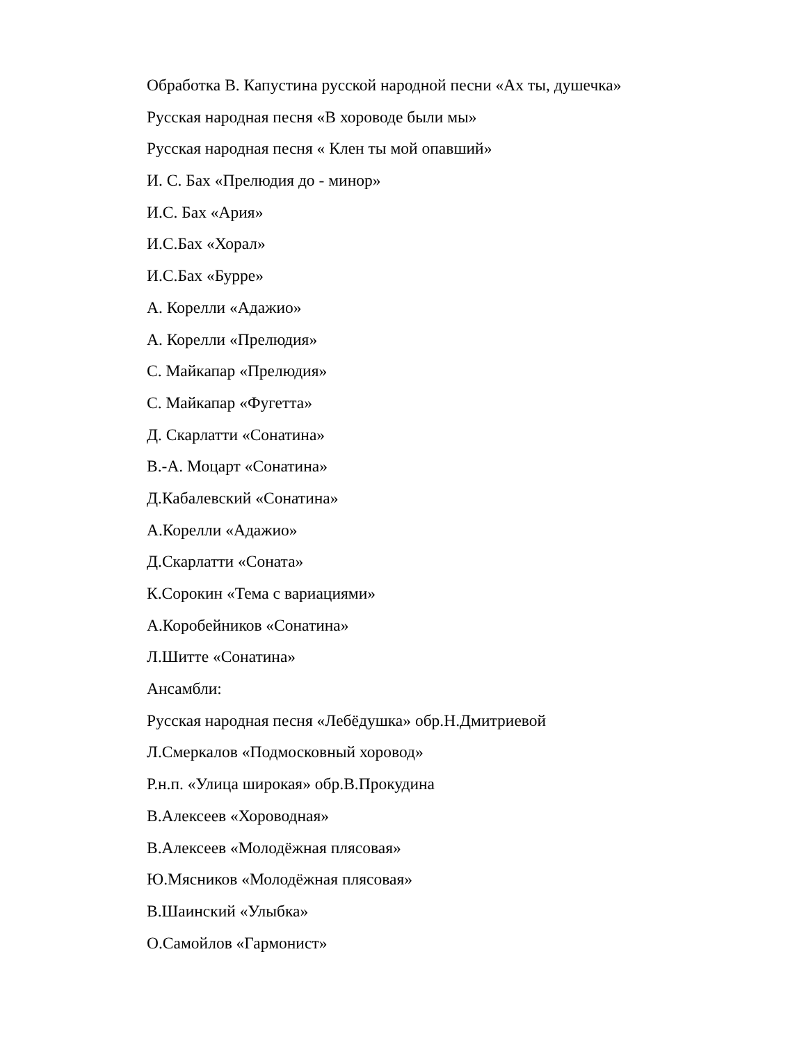Обработка В. Капустина русской народной песни «Ах ты, душечка»
Русская народная песня «В хороводе были мы»
Русская народная песня « Клен ты мой опавший»
И. С. Бах «Прелюдия до - минор»
И.С. Бах «Ария»
И.С.Бах «Хорал»
И.С.Бах «Бурре»
А. Корелли «Адажио»
А. Корелли «Прелюдия»
С. Майкапар «Прелюдия»
С. Майкапар «Фугетта»
Д. Скарлатти «Сонатина»
В.-А. Моцарт «Сонатина»
Д.Кабалевский «Сонатина»
А.Корелли «Адажио»
Д.Скарлатти «Соната»
К.Сорокин «Тема с вариациями»
А.Коробейников «Сонатина»
Л.Шитте «Сонатина»
Ансамбли:
Русская народная песня «Лебёдушка» обр.Н.Дмитриевой
Л.Смеркалов «Подмосковный хоровод»
Р.н.п. «Улица широкая» обр.В.Прокудина
В.Алексеев «Хороводная»
В.Алексеев «Молодёжная плясовая»
Ю.Мясников «Молодёжная плясовая»
В.Шаинский «Улыбка»
О.Самойлов «Гармонист»